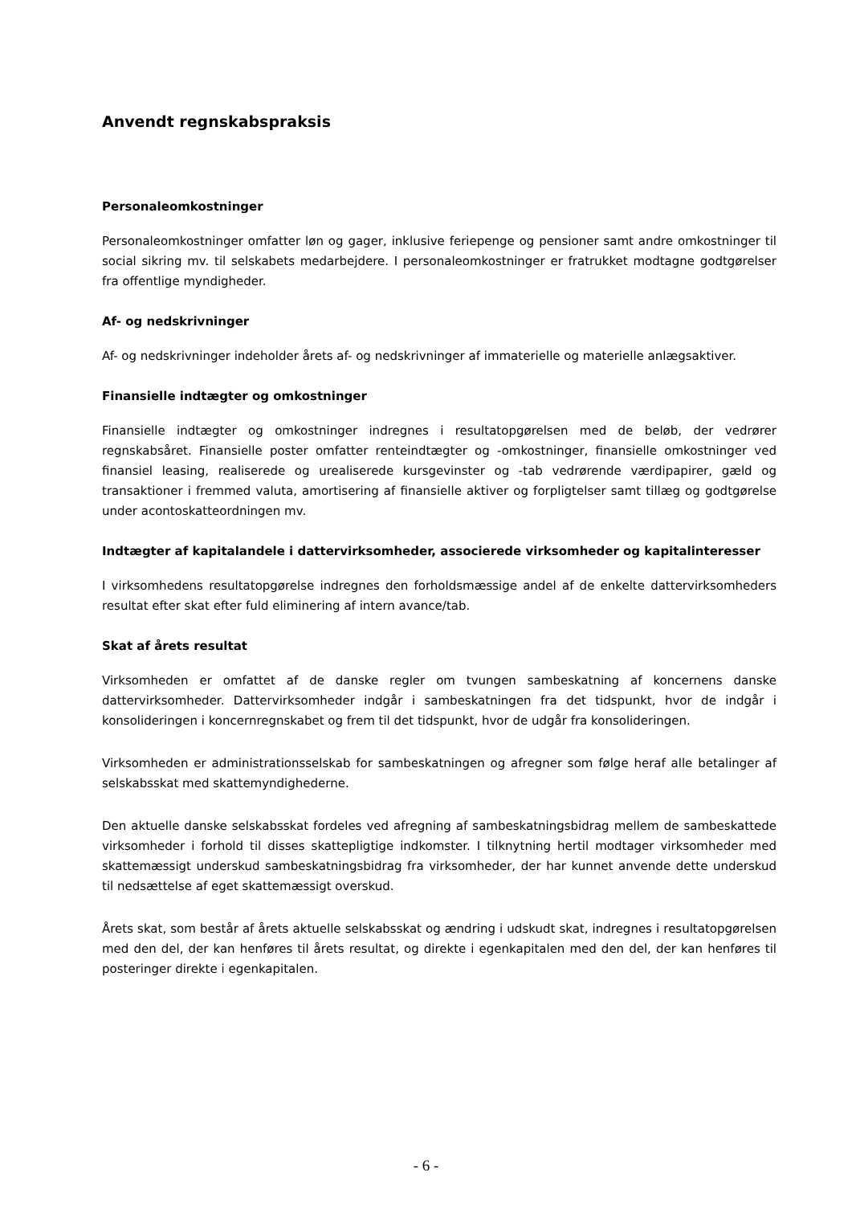Anvendt regnskabspraksis
Personaleomkostninger
Personaleomkostninger omfatter løn og gager, inklusive feriepenge og pensioner samt andre omkostninger til social sikring mv. til selskabets medarbejdere. I personaleomkostninger er fratrukket modtagne godtgørelser fra offentlige myndigheder.
Af- og nedskrivninger
Af- og nedskrivninger indeholder årets af- og nedskrivninger af immaterielle og materielle anlægsaktiver.
Finansielle indtægter og omkostninger
Finansielle indtægter og omkostninger indregnes i resultatopgørelsen med de beløb, der vedrører regnskabsåret. Finansielle poster omfatter renteindtægter og -omkostninger, finansielle omkostninger ved finansiel leasing, realiserede og urealiserede kursgevinster og -tab vedrørende værdipapirer, gæld og transaktioner i fremmed valuta, amortisering af finansielle aktiver og forpligtelser samt tillæg og godtgørelse under acontoskatteordningen mv.
Indtægter af kapitalandele i dattervirksomheder, associerede virksomheder og kapitalinteresser
I virksomhedens resultatopgørelse indregnes den forholdsmæssige andel af de enkelte dattervirksomheders resultat efter skat efter fuld eliminering af intern avance/tab.
Skat af årets resultat
Virksomheden er omfattet af de danske regler om tvungen sambeskatning af koncernens danske dattervirksomheder. Dattervirksomheder indgår i sambeskatningen fra det tidspunkt, hvor de indgår i konsolideringen i koncernregnskabet og frem til det tidspunkt, hvor de udgår fra konsolideringen.
Virksomheden er administrationsselskab for sambeskatningen og afregner som følge heraf alle betalinger af selskabsskat med skattemyndighederne.
Den aktuelle danske selskabsskat fordeles ved afregning af sambeskatningsbidrag mellem de sambeskattede virksomheder i forhold til disses skattepligtige indkomster. I tilknytning hertil modtager virksomheder med skattemæssigt underskud sambeskatningsbidrag fra virksomheder, der har kunnet anvende dette underskud til nedsættelse af eget skattemæssigt overskud.
Årets skat, som består af årets aktuelle selskabsskat og ændring i udskudt skat, indregnes i resultatopgørelsen med den del, der kan henføres til årets resultat, og direkte i egenkapitalen med den del, der kan henføres til posteringer direkte i egenkapitalen.
- 6 -